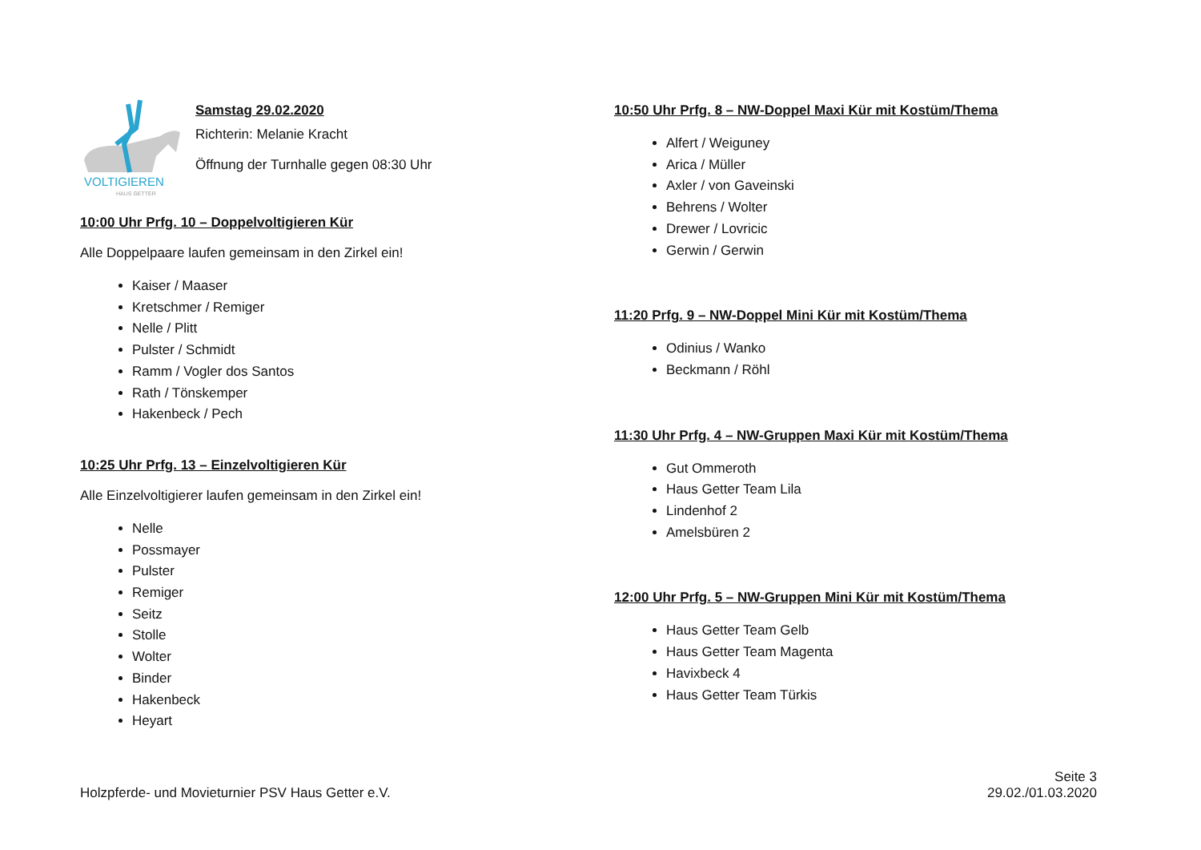VOLTIGIEREN
HAUS GETTER
Samstag 29.02.2020
Richterin: Melanie Kracht
Öffnung der Turnhalle gegen 08:30 Uhr
10:00 Uhr Prfg. 10 – Doppelvoltigieren Kür
Alle Doppelpaare laufen gemeinsam in den Zirkel ein!
Kaiser / Maaser
Kretschmer / Remiger
Nelle / Plitt
Pulster / Schmidt
Ramm / Vogler dos Santos
Rath / Tönskemper
Hakenbeck / Pech
10:25 Uhr Prfg. 13 – Einzelvoltigieren Kür
Alle Einzelvoltigierer laufen gemeinsam in den Zirkel ein!
Nelle
Possmayer
Pulster
Remiger
Seitz
Stolle
Wolter
Binder
Hakenbeck
Heyart
10:50 Uhr Prfg. 8 – NW-Doppel Maxi Kür mit Kostüm/Thema
Alfert / Weiguney
Arica / Müller
Axler / von Gaveinski
Behrens / Wolter
Drewer / Lovricic
Gerwin / Gerwin
11:20 Prfg. 9 – NW-Doppel Mini Kür mit Kostüm/Thema
Odinius / Wanko
Beckmann / Röhl
11:30 Uhr Prfg. 4 – NW-Gruppen Maxi Kür mit Kostüm/Thema
Gut Ommeroth
Haus Getter Team Lila
Lindenhof 2
Amelsbüren 2
12:00 Uhr Prfg. 5 – NW-Gruppen Mini Kür mit Kostüm/Thema
Haus Getter Team Gelb
Haus Getter Team Magenta
Havixbeck 4
Haus Getter Team Türkis
Holzpferde- und Movieturnier PSV Haus Getter e.V.
Seite 3
29.02./01.03.2020